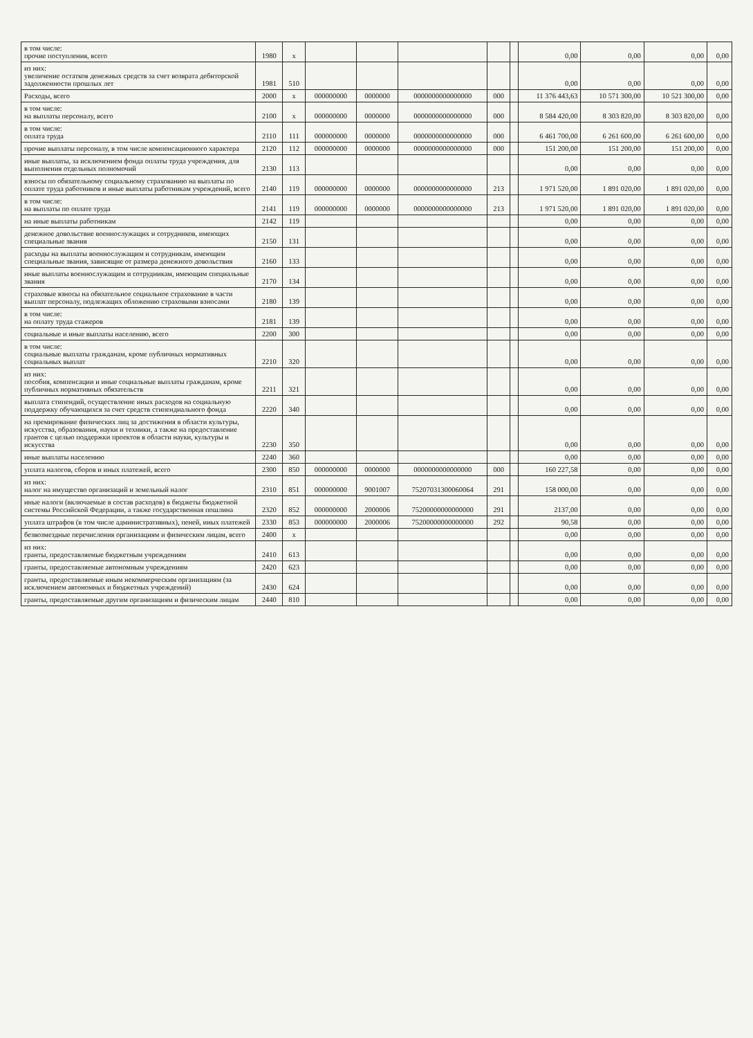| в том числе: прочие поступления, всего | 1980 | x | | | | | | 0,00 | 0,00 | 0,00 | 0,00 |
| из них: увеличение остатков денежных средств за счет возврата дебиторской задолженности прошлых лет | 1981 | 510 | | | | | | 0,00 | 0,00 | 0,00 | 0,00 |
| Расходы, всего | 2000 | x | 000000000 | 0000000 | 0000000000000000 | 000 | | 11 376 443,63 | 10 571 300,00 | 10 521 300,00 | 0,00 |
| в том числе: на выплаты персоналу, всего | 2100 | x | 000000000 | 0000000 | 0000000000000000 | 000 | | 8 584 420,00 | 8 303 820,00 | 8 303 820,00 | 0,00 |
| в том числе: оплата труда | 2110 | 111 | 000000000 | 0000000 | 0000000000000000 | 000 | | 6 461 700,00 | 6 261 600,00 | 6 261 600,00 | 0,00 |
| прочие выплаты персоналу, в том числе компенсационного характера | 2120 | 112 | 000000000 | 0000000 | 0000000000000000 | 000 | | 151 200,00 | 151 200,00 | 151 200,00 | 0,00 |
| иные выплаты, за исключением фонда оплаты труда учреждения, для выполнения отдельных полномочий | 2130 | 113 | | | | | | 0,00 | 0,00 | 0,00 | 0,00 |
| взносы по обязательному социальному страхованию на выплаты по оплате труда работников и иные выплаты работникам учреждений, всего | 2140 | 119 | 000000000 | 0000000 | 0000000000000000 | 213 | | 1 971 520,00 | 1 891 020,00 | 1 891 020,00 | 0,00 |
| в том числе: на выплаты по оплате труда | 2141 | 119 | 000000000 | 0000000 | 0000000000000000 | 213 | | 1 971 520,00 | 1 891 020,00 | 1 891 020,00 | 0,00 |
| на иные выплаты работникам | 2142 | 119 | | | | | | 0,00 | 0,00 | 0,00 | 0,00 |
| денежное довольствие военнослужащих и сотрудников, имеющих специальные звания | 2150 | 131 | | | | | | 0,00 | 0,00 | 0,00 | 0,00 |
| расходы на выплаты военнослужащим и сотрудникам, имеющим специальные звания, зависящие от размера денежного довольствия | 2160 | 133 | | | | | | 0,00 | 0,00 | 0,00 | 0,00 |
| иные выплаты военнослужащим и сотрудникам, имеющим специальные звания | 2170 | 134 | | | | | | 0,00 | 0,00 | 0,00 | 0,00 |
| страховые взносы на обязательное социальное страхование в части выплат персоналу, подлежащих обложению страховыми взносами | 2180 | 139 | | | | | | 0,00 | 0,00 | 0,00 | 0,00 |
| в том числе: на оплату труда стажеров | 2181 | 139 | | | | | | 0,00 | 0,00 | 0,00 | 0,00 |
| социальные и иные выплаты населению, всего | 2200 | 300 | | | | | | 0,00 | 0,00 | 0,00 | 0,00 |
| в том числе: социальные выплаты гражданам, кроме публичных нормативных социальных выплат | 2210 | 320 | | | | | | 0,00 | 0,00 | 0,00 | 0,00 |
| из них: пособия, компенсации и иные социальные выплаты гражданам, кроме публичных нормативных обязательств | 2211 | 321 | | | | | | 0,00 | 0,00 | 0,00 | 0,00 |
| выплата стипендий, осуществление иных расходов на социальную поддержку обучающихся за счет средств стипендиального фонда | 2220 | 340 | | | | | | 0,00 | 0,00 | 0,00 | 0,00 |
| на премирование физических лиц за достижения в области культуры, искусства, образования, науки и техники, а также на предоставление грантов с целью поддержки проектов в области науки, культуры и искусства | 2230 | 350 | | | | | | 0,00 | 0,00 | 0,00 | 0,00 |
| иные выплаты населению | 2240 | 360 | | | | | | 0,00 | 0,00 | 0,00 | 0,00 |
| уплата налогов, сборов и иных платежей, всего | 2300 | 850 | 000000000 | 0000000 | 0000000000000000 | 000 | | 160 227,58 | 0,00 | 0,00 | 0,00 |
| из них: налог на имущество организаций и земельный налог | 2310 | 851 | 000000000 | 9001007 | 75207031300060064 | 291 | | 158 000,00 | 0,00 | 0,00 | 0,00 |
| иные налоги (включаемые в состав расходов) в бюджеты бюджетной системы Российской Федерации, а также государственная пошлина | 2320 | 852 | 000000000 | 2000006 | 75200000000000000 | 291 | | 2137,00 | 0,00 | 0,00 | 0,00 |
| уплата штрафов (в том числе административных), пеней, иных платежей | 2330 | 853 | 000000000 | 2000006 | 75200000000000000 | 292 | | 90,58 | 0,00 | 0,00 | 0,00 |
| безвозмездные перечисления организациям и физическим лицам, всего | 2400 | x | | | | | | 0,00 | 0,00 | 0,00 | 0,00 |
| из них: гранты, предоставляемые бюджетным учреждениям | 2410 | 613 | | | | | | 0,00 | 0,00 | 0,00 | 0,00 |
| гранты, предоставляемые автономным учреждениям | 2420 | 623 | | | | | | 0,00 | 0,00 | 0,00 | 0,00 |
| гранты, предоставляемые иным некоммерческим организациям (за исключением автономных и бюджетных учреждений) | 2430 | 624 | | | | | | 0,00 | 0,00 | 0,00 | 0,00 |
| гранты, предоставляемые другим организациям и физическим лицам | 2440 | 810 | | | | | | 0,00 | 0,00 | 0,00 | 0,00 |